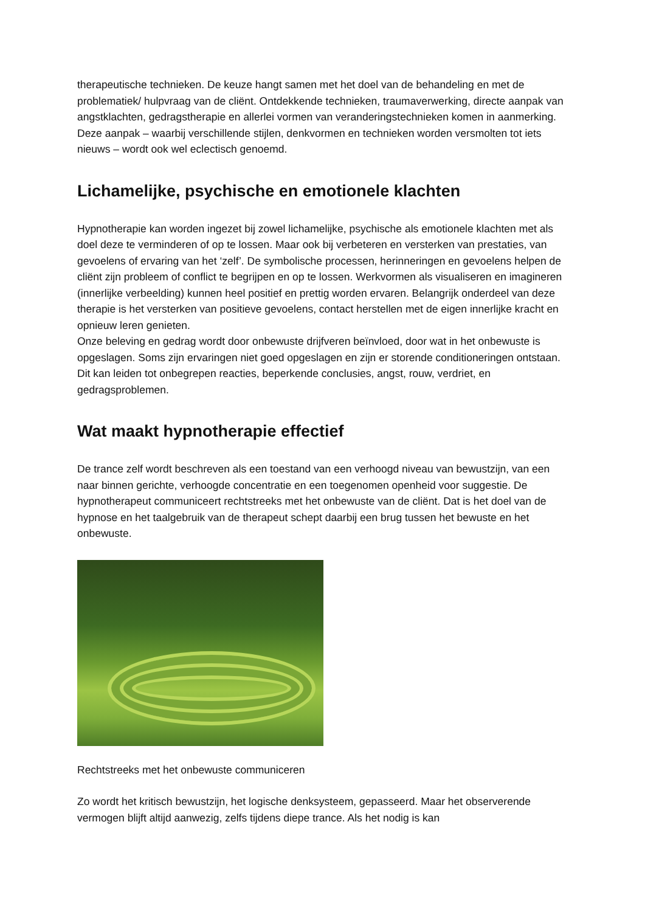therapeutische technieken. De keuze hangt samen met het doel van de behandeling en met de problematiek/ hulpvraag van de cliënt. Ontdekkende technieken, traumaverwerking, directe aanpak van angstklachten, gedragstherapie en allerlei vormen van veranderingstechnieken komen in aanmerking. Deze aanpak – waarbij verschillende stijlen, denkvormen en technieken worden versmolten tot iets nieuws – wordt ook wel eclectisch genoemd.
Lichamelijke, psychische en emotionele klachten
Hypnotherapie kan worden ingezet bij zowel lichamelijke, psychische als emotionele klachten met als doel deze te verminderen of op te lossen. Maar ook bij verbeteren en versterken van prestaties, van gevoelens of ervaring van het ‘zelf’. De symbolische processen, herinneringen en gevoelens helpen de cliënt zijn probleem of conflict te begrijpen en op te lossen. Werkvormen als visualiseren en imagineren (innerlijke verbeelding) kunnen heel positief en prettig worden ervaren. Belangrijk onderdeel van deze therapie is het versterken van positieve gevoelens, contact herstellen met de eigen innerlijke kracht en opnieuw leren genieten.
Onze beleving en gedrag wordt door onbewuste drijfveren beïnvloed, door wat in het onbewuste is opgeslagen. Soms zijn ervaringen niet goed opgeslagen en zijn er storende conditioneringen ontstaan. Dit kan leiden tot onbegrepen reacties, beperkende conclusies, angst, rouw, verdriet, en gedragsproblemen.
Wat maakt hypnotherapie effectief
De trance zelf wordt beschreven als een toestand van een verhoogd niveau van bewustzijn, van een naar binnen gerichte, verhoogde concentratie en een toegenomen openheid voor suggestie. De hypnotherapeut communiceert rechtstreeks met het onbewuste van de cliënt. Dat is het doel van de hypnose en het taalgebruik van de therapeut schept daarbij een brug tussen het bewuste en het onbewuste.
Rechtstreeks met het onbewuste communiceren
Zo wordt het kritisch bewustzijn, het logische denksysteem, gepasseerd. Maar het observerende vermogen blijft altijd aanwezig, zelfs tijdens diepe trance. Als het nodig is kan